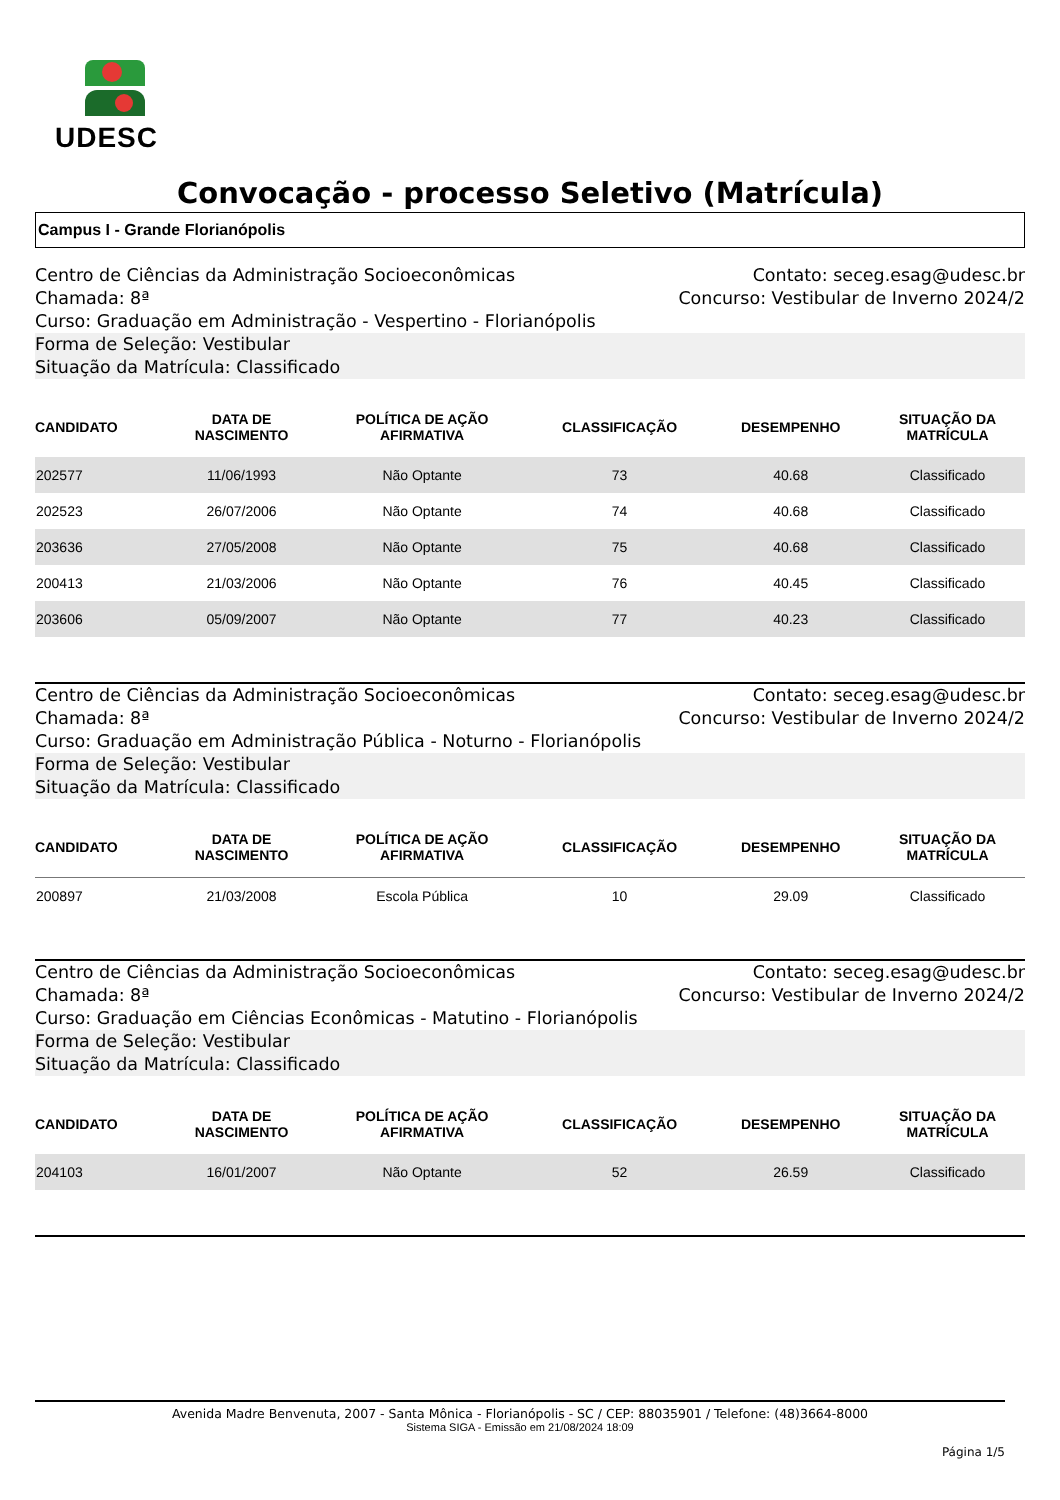UDESC
Convocação - processo Seletivo (Matrícula)
Campus I - Grande Florianópolis
Centro de Ciências da Administração Socioeconômicas Contato: seceg.esag@udesc.br
Chamada: 8ª Concurso: Vestibular de Inverno 2024/2
Curso: Graduação em Administração - Vespertino - Florianópolis
Forma de Seleção: Vestibular
Situação da Matrícula: Classificado
| CANDIDATO | DATA DE NASCIMENTO | POLÍTICA DE AÇÃO AFIRMATIVA | CLASSIFICAÇÃO | DESEMPENHO | SITUAÇÃO DA MATRÍCULA |
| --- | --- | --- | --- | --- | --- |
| 202577 | 11/06/1993 | Não Optante | 73 | 40.68 | Classificado |
| 202523 | 26/07/2006 | Não Optante | 74 | 40.68 | Classificado |
| 203636 | 27/05/2008 | Não Optante | 75 | 40.68 | Classificado |
| 200413 | 21/03/2006 | Não Optante | 76 | 40.45 | Classificado |
| 203606 | 05/09/2007 | Não Optante | 77 | 40.23 | Classificado |
Centro de Ciências da Administração Socioeconômicas Contato: seceg.esag@udesc.br
Chamada: 8ª Concurso: Vestibular de Inverno 2024/2
Curso: Graduação em Administração Pública - Noturno - Florianópolis
Forma de Seleção: Vestibular
Situação da Matrícula: Classificado
| CANDIDATO | DATA DE NASCIMENTO | POLÍTICA DE AÇÃO AFIRMATIVA | CLASSIFICAÇÃO | DESEMPENHO | SITUAÇÃO DA MATRÍCULA |
| --- | --- | --- | --- | --- | --- |
| 200897 | 21/03/2008 | Escola Pública | 10 | 29.09 | Classificado |
Centro de Ciências da Administração Socioeconômicas Contato: seceg.esag@udesc.br
Chamada: 8ª Concurso: Vestibular de Inverno 2024/2
Curso: Graduação em Ciências Econômicas - Matutino - Florianópolis
Forma de Seleção: Vestibular
Situação da Matrícula: Classificado
| CANDIDATO | DATA DE NASCIMENTO | POLÍTICA DE AÇÃO AFIRMATIVA | CLASSIFICAÇÃO | DESEMPENHO | SITUAÇÃO DA MATRÍCULA |
| --- | --- | --- | --- | --- | --- |
| 204103 | 16/01/2007 | Não Optante | 52 | 26.59 | Classificado |
Avenida Madre Benvenuta, 2007 - Santa Mônica - Florianópolis - SC / CEP: 88035901 / Telefone: (48)3664-8000
Sistema SIGA - Emissão em 21/08/2024 18:09
Página 1/5